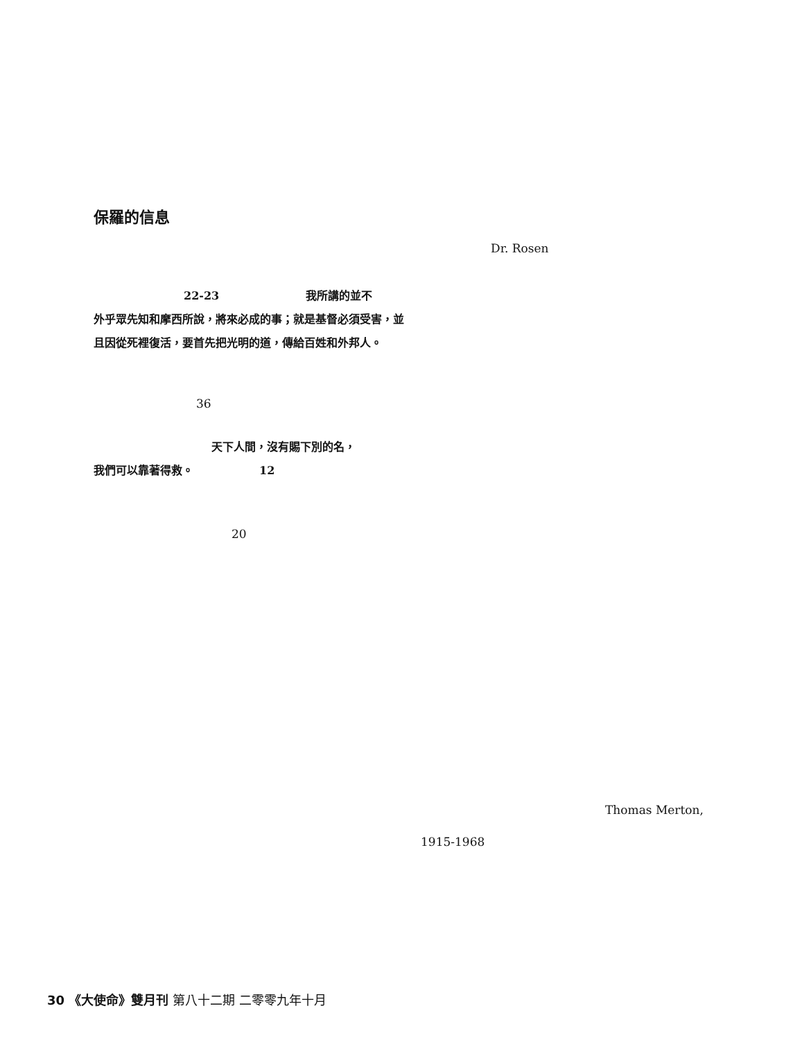保羅的信息
Dr. Rosen
22-23 我所講的並不
外乎眾先知和摩西所說，將來必成的事；就是基督必須受害，並且因從死裡復活，要首先把光明的道，傳給百姓和外邦人。
36
天下人間，沒有賜下別的名，
我們可以靠著得救。 12
20
Thomas Merton,
1915-1968
30 《大使命》雙月刊 第八十二期 二零零九年十月